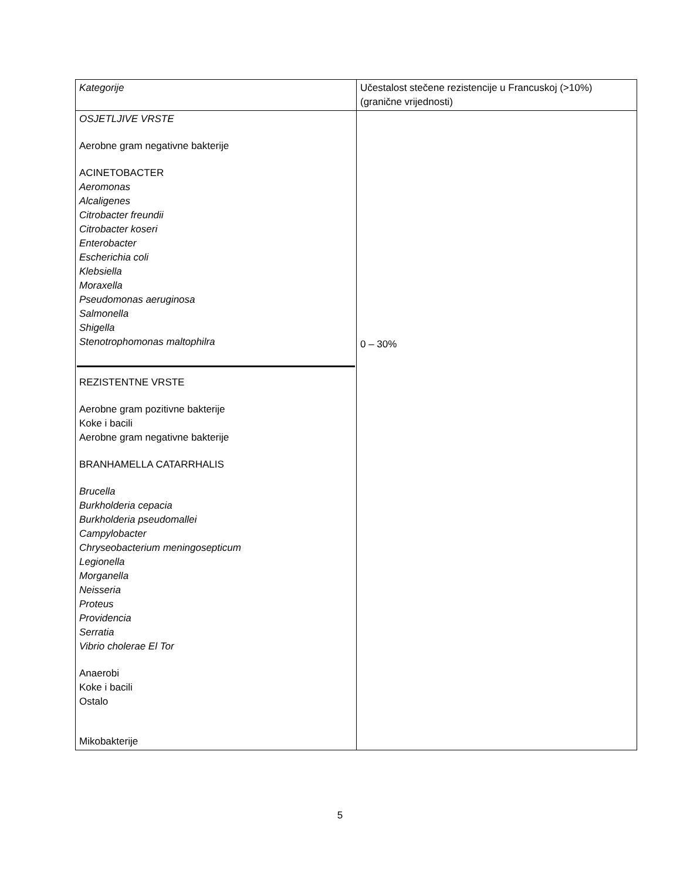| Kategorije | Učestalost stečene rezistencije u Francuskoj (>10%) (granične vrijednosti) |
| OSJETLJIVE VRSTE Aerobne gram negativne bakterije ACINETOBACTER Aeromonas Alcaligenes Citrobacter freundii Citrobacter koseri Enterobacter Escherichia coli Klebsiella Moraxella Pseudomonas aeruginosa Salmonella Shigella Stenotrophomonas maltophilra REZISTENTNE VRSTE Aerobne gram pozitivne bakterije Koke i bacili Aerobne gram negativne bakterije BRANHAMELLA CATARRHALIS Brucella Burkholderia cepacia Burkholderia pseudomallei Campylobacter Chryseobacterium meningosepticum Legionella Morganella Neisseria Proteus Providencia Serratia Vibrio cholerae El Tor Anaerobi Koke i bacili Ostalo Mikobakterije | 0 – 30% |
5